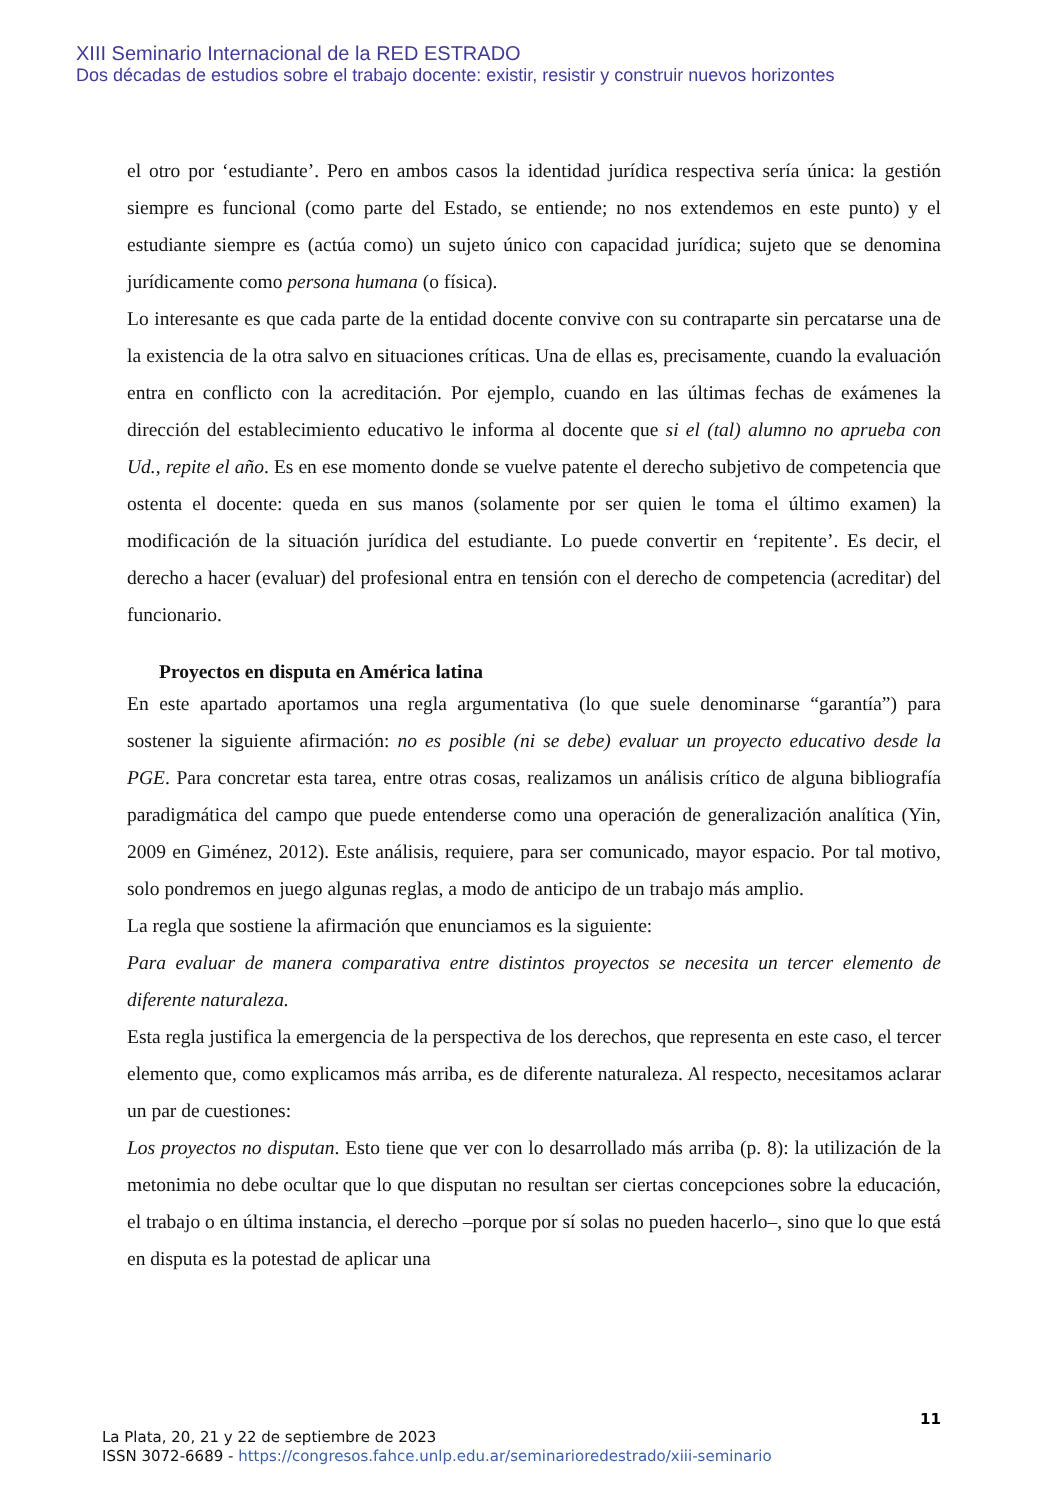XIII Seminario Internacional de la RED ESTRADO
Dos décadas de estudios sobre el trabajo docente: existir, resistir y construir nuevos horizontes
el otro por ‘estudiante’. Pero en ambos casos la identidad jurídica respectiva sería única: la gestión siempre es funcional (como parte del Estado, se entiende; no nos extendemos en este punto) y el estudiante siempre es (actúa como) un sujeto único con capacidad jurídica; sujeto que se denomina jurídicamente como persona humana (o física).
Lo interesante es que cada parte de la entidad docente convive con su contraparte sin percatarse una de la existencia de la otra salvo en situaciones críticas. Una de ellas es, precisamente, cuando la evaluación entra en conflicto con la acreditación. Por ejemplo, cuando en las últimas fechas de exámenes la dirección del establecimiento educativo le informa al docente que si el (tal) alumno no aprueba con Ud., repite el año. Es en ese momento donde se vuelve patente el derecho subjetivo de competencia que ostenta el docente: queda en sus manos (solamente por ser quien le toma el último examen) la modificación de la situación jurídica del estudiante. Lo puede convertir en ‘repitente’. Es decir, el derecho a hacer (evaluar) del profesional entra en tensión con el derecho de competencia (acreditar) del funcionario.
Proyectos en disputa en América latina
En este apartado aportamos una regla argumentativa (lo que suele denominarse “garantía”) para sostener la siguiente afirmación: no es posible (ni se debe) evaluar un proyecto educativo desde la PGE. Para concretar esta tarea, entre otras cosas, realizamos un análisis crítico de alguna bibliografía paradigmática del campo que puede entenderse como una operación de generalización analítica (Yin, 2009 en Giménez, 2012). Este análisis, requiere, para ser comunicado, mayor espacio. Por tal motivo, solo pondremos en juego algunas reglas, a modo de anticipo de un trabajo más amplio.
La regla que sostiene la afirmación que enunciamos es la siguiente:
Para evaluar de manera comparativa entre distintos proyectos se necesita un tercer elemento de diferente naturaleza.
Esta regla justifica la emergencia de la perspectiva de los derechos, que representa en este caso, el tercer elemento que, como explicamos más arriba, es de diferente naturaleza. Al respecto, necesitamos aclarar un par de cuestiones:
Los proyectos no disputan. Esto tiene que ver con lo desarrollado más arriba (p. 8): la utilización de la metonimia no debe ocultar que lo que disputan no resultan ser ciertas concepciones sobre la educación, el trabajo o en última instancia, el derecho –porque por sí solas no pueden hacerlo–, sino que lo que está en disputa es la potestad de aplicar una
11
La Plata, 20, 21 y 22 de septiembre de 2023
ISSN 3072-6689 - https://congresos.fahce.unlp.edu.ar/seminarioredestrado/xiii-seminario